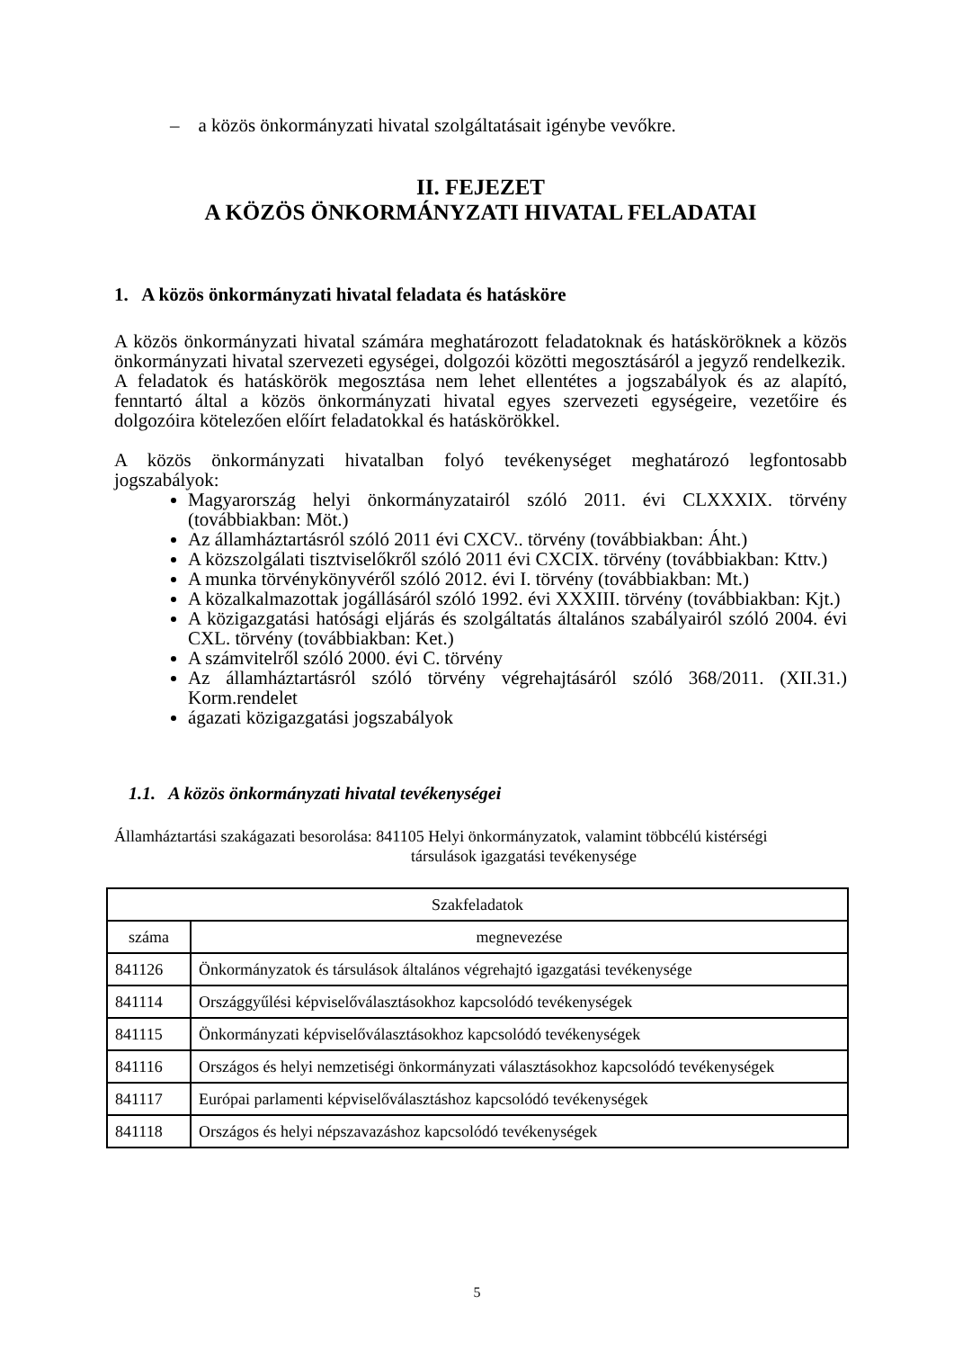– a közös önkormányzati hivatal szolgáltatásait igénybe vevőkre.
II. FEJEZET
A KÖZÖS ÖNKORMÁNYZATI HIVATAL FELADATAI
1. A közös önkormányzati hivatal feladata és hatásköre
A közös önkormányzati hivatal számára meghatározott feladatoknak és hatásköröknek a közös önkormányzati hivatal szervezeti egységei, dolgozói közötti megosztásáról a jegyző rendelkezik.
A feladatok és hatáskörök megosztása nem lehet ellentétes a jogszabályok és az alapító, fenntartó által a közös önkormányzati hivatal egyes szervezeti egységeire, vezetőire és dolgozóira kötelezően előírt feladatokkal és hatáskörökkel.
A közös önkormányzati hivatalban folyó tevékenységet meghatározó legfontosabb jogszabályok:
Magyarország helyi önkormányzatairól szóló 2011. évi CLXXXIX. törvény (továbbiakban: Möt.)
Az államháztartásról szóló 2011 évi CXCV.. törvény (továbbiakban: Áht.)
A közszolgálati tisztviselőkről szóló 2011 évi CXCIX. törvény (továbbiakban: Kttv.)
A munka törvénykönyvéről szóló 2012. évi I. törvény (továbbiakban: Mt.)
A közalkalmazottak jogállásáról szóló 1992. évi XXXIII. törvény (továbbiakban: Kjt.)
A közigazgatási hatósági eljárás és szolgáltatás általános szabályairól szóló 2004. évi CXL. törvény (továbbiakban: Ket.)
A számvitelről szóló 2000. évi C. törvény
Az államháztartásról szóló törvény végrehajtásáról szóló 368/2011. (XII.31.) Korm.rendelet
ágazati közigazgatási jogszabályok
1.1. A közös önkormányzati hivatal tevékenységei
Államháztartási szakágazati besorolása: 841105 Helyi önkormányzatok, valamint többcélú kistérségi
társulások igazgatási tevékenysége
| Szakfeladatok | |
| --- | --- |
| száma | megnevezése |
| 841126 | Önkormányzatok és társulások általános végrehajtó igazgatási tevékenysége |
| 841114 | Országgyűlési képviselőválasztásokhoz kapcsolódó tevékenységek |
| 841115 | Önkormányzati képviselőválasztásokhoz kapcsolódó tevékenységek |
| 841116 | Országos és helyi nemzetiségi önkormányzati választásokhoz kapcsolódó tevékenységek |
| 841117 | Európai parlamenti képviselőválasztáshoz kapcsolódó tevékenységek |
| 841118 | Országos és helyi népszavazáshoz kapcsolódó tevékenységek |
5